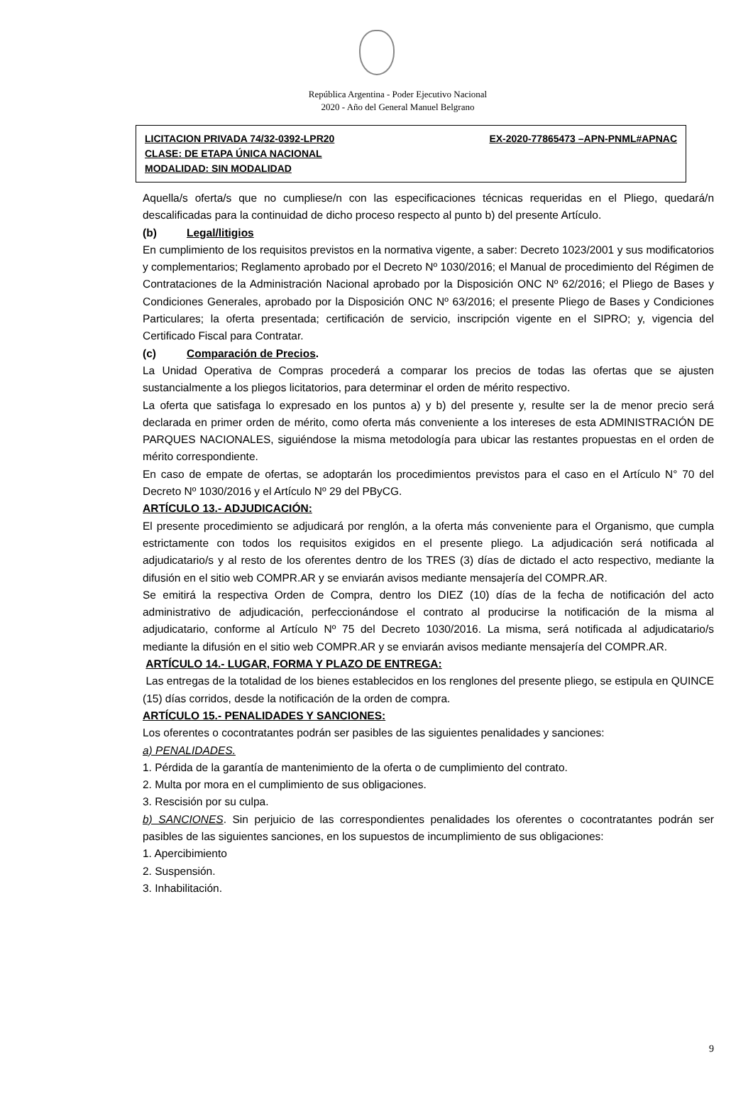República Argentina - Poder Ejecutivo Nacional
2020 - Año del General Manuel Belgrano
LICITACION PRIVADA 74/32-0392-LPR20 EX-2020-77865473 –APN-PNML#APNAC
CLASE: DE ETAPA ÚNICA NACIONAL
MODALIDAD: SIN MODALIDAD
Aquella/s oferta/s que no cumpliese/n con las especificaciones técnicas requeridas en el Pliego, quedará/n descalificadas para la continuidad de dicho proceso respecto al punto b) del presente Artículo.
(b) Legal/litigios
En cumplimiento de los requisitos previstos en la normativa vigente, a saber: Decreto 1023/2001 y sus modificatorios y complementarios; Reglamento aprobado por el Decreto Nº 1030/2016; el Manual de procedimiento del Régimen de Contrataciones de la Administración Nacional aprobado por la Disposición ONC Nº 62/2016; el Pliego de Bases y Condiciones Generales, aprobado por la Disposición ONC Nº 63/2016; el presente Pliego de Bases y Condiciones Particulares; la oferta presentada; certificación de servicio, inscripción vigente en el SIPRO; y, vigencia del Certificado Fiscal para Contratar.
(c) Comparación de Precios.
La Unidad Operativa de Compras procederá a comparar los precios de todas las ofertas que se ajusten sustancialmente a los pliegos licitatorios, para determinar el orden de mérito respectivo.
La oferta que satisfaga lo expresado en los puntos a) y b) del presente y, resulte ser la de menor precio será declarada en primer orden de mérito, como oferta más conveniente a los intereses de esta ADMINISTRACIÓN DE PARQUES NACIONALES, siguiéndose la misma metodología para ubicar las restantes propuestas en el orden de mérito correspondiente.
En caso de empate de ofertas, se adoptarán los procedimientos previstos para el caso en el Artículo N° 70 del Decreto Nº 1030/2016 y el Artículo Nº 29 del PByCG.
ARTÍCULO 13.- ADJUDICACIÓN:
El presente procedimiento se adjudicará por renglón, a la oferta más conveniente para el Organismo, que cumpla estrictamente con todos los requisitos exigidos en el presente pliego. La adjudicación será notificada al adjudicatario/s y al resto de los oferentes dentro de los TRES (3) días de dictado el acto respectivo, mediante la difusión en el sitio web COMPR.AR y se enviarán avisos mediante mensajería del COMPR.AR.
Se emitirá la respectiva Orden de Compra, dentro los DIEZ (10) días de la fecha de notificación del acto administrativo de adjudicación, perfeccionándose el contrato al producirse la notificación de la misma al adjudicatario, conforme al Artículo Nº 75 del Decreto 1030/2016. La misma, será notificada al adjudicatario/s mediante la difusión en el sitio web COMPR.AR y se enviarán avisos mediante mensajería del COMPR.AR.
ARTÍCULO 14.- LUGAR, FORMA Y PLAZO DE ENTREGA:
Las entregas de la totalidad de los bienes establecidos en los renglones del presente pliego, se estipula en QUINCE (15) días corridos, desde la notificación de la orden de compra.
ARTÍCULO 15.- PENALIDADES Y SANCIONES:
Los oferentes o cocontratantes podrán ser pasibles de las siguientes penalidades y sanciones:
a) PENALIDADES.
1. Pérdida de la garantía de mantenimiento de la oferta o de cumplimiento del contrato.
2. Multa por mora en el cumplimiento de sus obligaciones.
3. Rescisión por su culpa.
b) SANCIONES. Sin perjuicio de las correspondientes penalidades los oferentes o cocontratantes podrán ser pasibles de las siguientes sanciones, en los supuestos de incumplimiento de sus obligaciones:
1. Apercibimiento
2. Suspensión.
3. Inhabilitación.
9